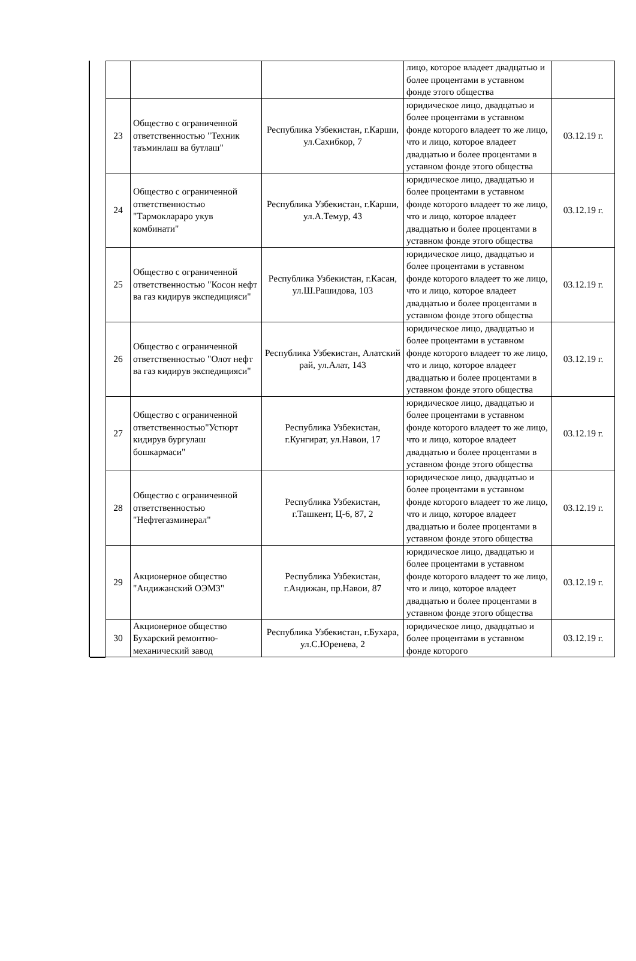| | | | лицо, которое владеет двадцатью и более процентами в уставном фонде этого общества | |
| 23 | Общество с ограниченной ответственностью "Техник таъминлаш ва бутлаш" | Республика Узбекистан, г.Карши, ул.Сахибкор, 7 | юридическое лицо, двадцатью и более процентами в уставном фонде которого владеет то же лицо, что и лицо, которое владеет двадцатью и более процентами в уставном фонде этого общества | 03.12.19 г. |
| 24 | Общество с ограниченной ответственностью "Тармоклараро укув комбинати" | Республика Узбекистан, г.Карши, ул.А.Темур, 43 | юридическое лицо, двадцатью и более процентами в уставном фонде которого владеет то же лицо, что и лицо, которое владеет двадцатью и более процентами в уставном фонде этого общества | 03.12.19 г. |
| 25 | Общество с ограниченной ответственностью "Косон нефт ва газ кидирув экспедицияси" | Республика Узбекистан, г.Касан, ул.Ш.Рашидова, 103 | юридическое лицо, двадцатью и более процентами в уставном фонде которого владеет то же лицо, что и лицо, которое владеет двадцатью и более процентами в уставном фонде этого общества | 03.12.19 г. |
| 26 | Общество с ограниченной ответственностью "Олот нефт ва газ кидирув экспедицияси" | Республика Узбекистан, Алатский рай, ул.Алат, 143 | юридическое лицо, двадцатью и более процентами в уставном фонде которого владеет то же лицо, что и лицо, которое владеет двадцатью и более процентами в уставном фонде этого общества | 03.12.19 г. |
| 27 | Общество с ограниченной ответственностью"Устюрт кидирув бургулаш бошкармаси" | Республика Узбекистан, г.Кунгират, ул.Навои, 17 | юридическое лицо, двадцатью и более процентами в уставном фонде которого владеет то же лицо, что и лицо, которое владеет двадцатью и более процентами в уставном фонде этого общества | 03.12.19 г. |
| 28 | Общество с ограниченной ответственностью "Нефтегазминерал" | Республика Узбекистан, г.Ташкент, Ц-6, 87, 2 | юридическое лицо, двадцатью и более процентами в уставном фонде которого владеет то же лицо, что и лицо, которое владеет двадцатью и более процентами в уставном фонде этого общества | 03.12.19 г. |
| 29 | Акционерное общество "Андижанский ОЭМЗ" | Республика Узбекистан, г.Андижан, пр.Навои, 87 | юридическое лицо, двадцатью и более процентами в уставном фонде которого владеет то же лицо, что и лицо, которое владеет двадцатью и более процентами в уставном фонде этого общества | 03.12.19 г. |
| 30 | Акционерное общество Бухарский ремонтно-механический завод | Республика Узбекистан, г.Бухара, ул.С.Юренева, 2 | юридическое лицо, двадцатью и более процентами в уставном фонде которого | 03.12.19 г. |